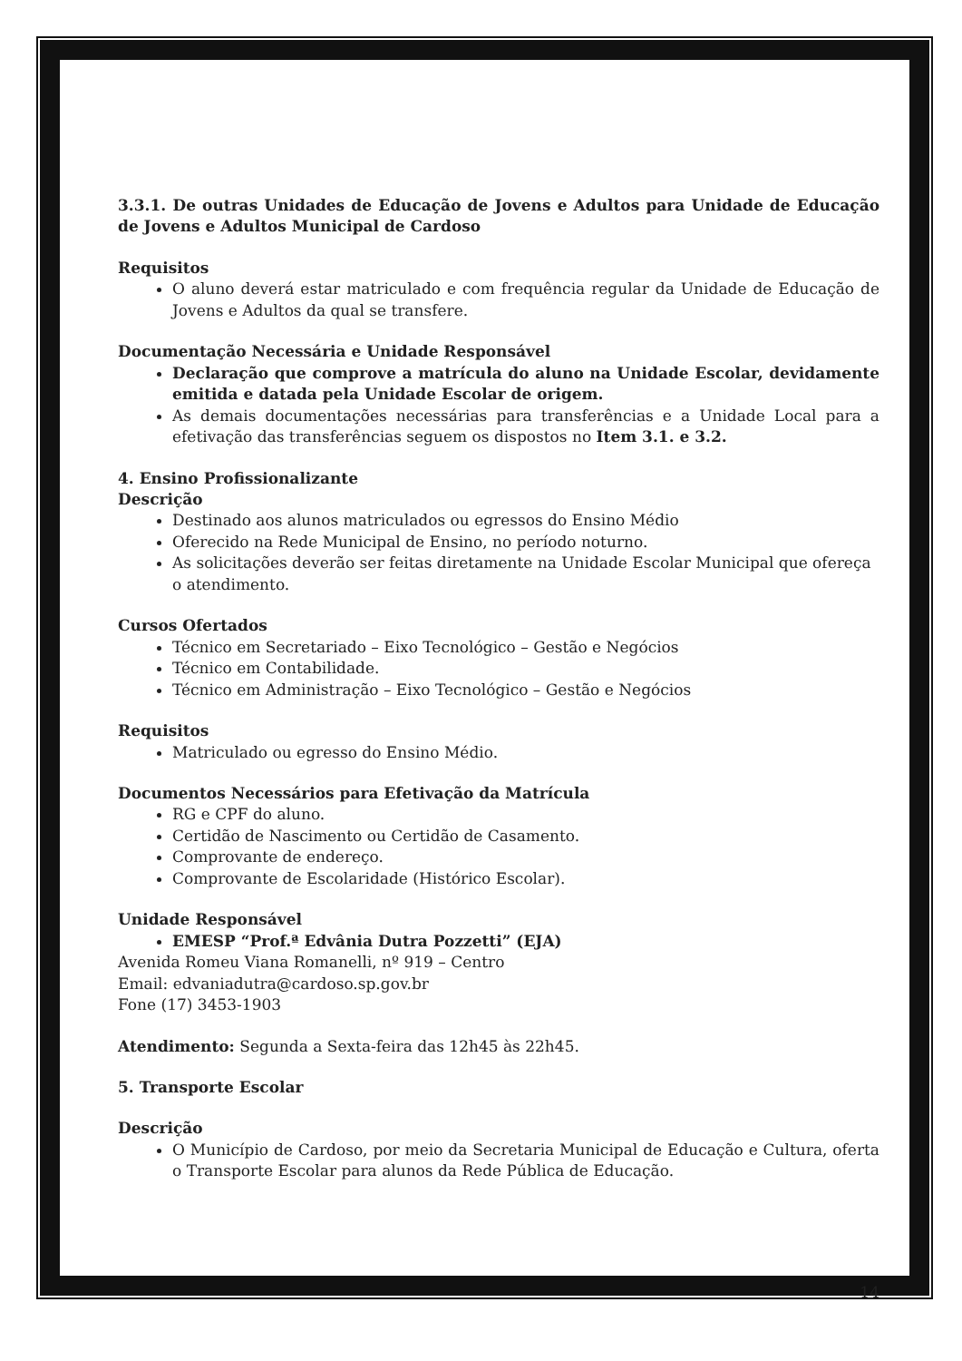3.3.1. De outras Unidades de Educação de Jovens e Adultos para Unidade de Educação de Jovens e Adultos Municipal de Cardoso
Requisitos
O aluno deverá estar matriculado e com frequência regular da Unidade de Educação de Jovens e Adultos da qual se transfere.
Documentação Necessária e Unidade Responsável
Declaração que comprove a matrícula do aluno na Unidade Escolar, devidamente emitida e datada pela Unidade Escolar de origem.
As demais documentações necessárias para transferências e a Unidade Local para a efetivação das transferências seguem os dispostos no Item 3.1. e 3.2.
4. Ensino Profissionalizante
Descrição
Destinado aos alunos matriculados ou egressos do Ensino Médio
Oferecido na Rede Municipal de Ensino, no período noturno.
As solicitações deverão ser feitas diretamente na Unidade Escolar Municipal que ofereça o atendimento.
Cursos Ofertados
Técnico em Secretariado – Eixo Tecnológico – Gestão e Negócios
Técnico em Contabilidade.
Técnico em Administração – Eixo Tecnológico – Gestão e Negócios
Requisitos
Matriculado ou egresso do Ensino Médio.
Documentos Necessários para Efetivação da Matrícula
RG e CPF do aluno.
Certidão de Nascimento ou Certidão de Casamento.
Comprovante de endereço.
Comprovante de Escolaridade (Histórico Escolar).
Unidade Responsável
EMESP “Prof.ª Edvânia Dutra Pozzetti” (EJA)
Avenida Romeu Viana Romanelli, nº 919 – Centro
Email: edvaniadutra@cardoso.sp.gov.br
Fone (17) 3453-1903
Atendimento: Segunda a Sexta-feira das 12h45 às 22h45.
5. Transporte Escolar
Descrição
O Município de Cardoso, por meio da Secretaria Municipal de Educação e Cultura, oferta o Transporte Escolar para alunos da Rede Pública de Educação.
14